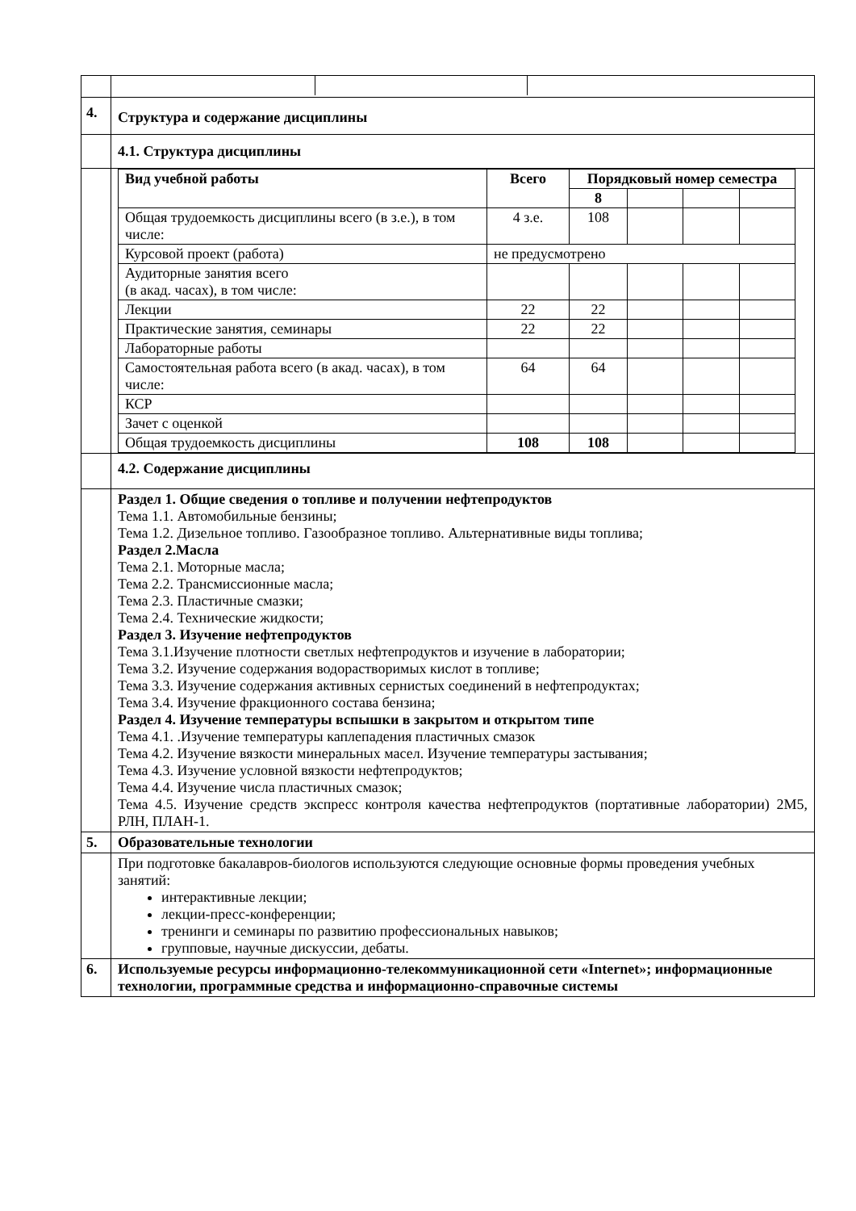| 4. | Структура и содержание дисциплины |
| | 4.1. Структура дисциплины |
| | / Вид учебной работы / Всего / Порядковый номер семестра / / / / / --- / --- / --- / --- / --- / --- / / / / 8 / / / / / Общая трудоемкость дисциплины всего (в з.е.), в том числе: / 4 з.е. / 108 / / / / / Курсовой проект (работа) / не предусмотрено / / / / / / Аудиторные занятия всего (в акад. часах), в том числе: / / / / / / / Лекции / 22 / 22 / / / / / Практические занятия, семинары / 22 / 22 / / / / / Лабораторные работы / / / / / / / Самостоятельная работа всего (в акад. часах), в том числе: / 64 / 64 / / / / / КСР / / / / / / / Зачет с оценкой / / / / / / / Общая трудоемкость дисциплины / 108 / 108 / / / / |
| | 4.2. Содержание дисциплины |
| | Раздел 1. Общие сведения о топливе и получении нефтепродуктов Тема 1.1. Автомобильные бензины; Тема 1.2. Дизельное топливо. Газообразное топливо. Альтернативные виды топлива; Раздел 2.Масла Тема 2.1. Моторные масла; Тема 2.2. Трансмиссионные масла; Тема 2.3. Пластичные смазки; Тема 2.4. Технические жидкости; Раздел 3. Изучение нефтепродуктов Тема 3.1.Изучение плотности светлых нефтепродуктов и изучение в лаборатории; Тема 3.2. Изучение содержания водорастворимых кислот в топливе; Тема 3.3. Изучение содержания активных сернистых соединений в нефтепродуктах; Тема 3.4. Изучение фракционного состава бензина; Раздел 4. Изучение температуры вспышки в закрытом и открытом типе Тема 4.1. .Изучение температуры каплепадения пластичных смазок Тема 4.2. Изучение вязкости минеральных масел. Изучение температуры застывания; Тема 4.3. Изучение условной вязкости нефтепродуктов; Тема 4.4. Изучение числа пластичных смазок; Тема 4.5. Изучение средств экспресс контроля качества нефтепродуктов (портативные лаборатории) 2М5, РЛН, ПЛАН-1. |
| 5. | Образовательные технологии |
| | При подготовке бакалавров-биологов используются следующие основные формы проведения учебных занятий: интерактивные лекции; лекции-пресс-конференции; тренинги и семинары по развитию профессиональных навыков; групповые, научные дискуссии, дебаты. |
| 6. | Используемые ресурсы информационно-телекоммуникационной сети «Internet»; информационные технологии, программные средства и информационно-справочные системы |